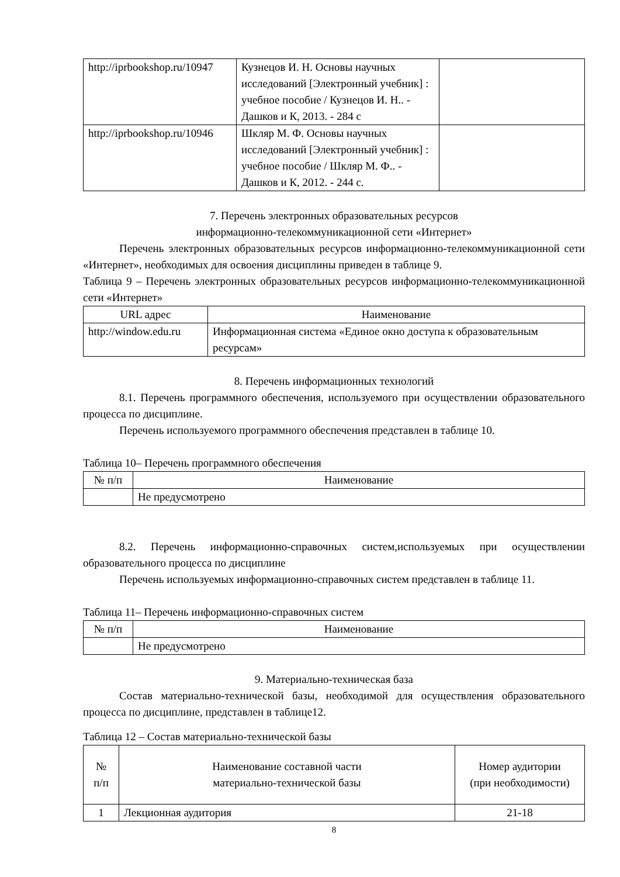| http://iprbookshop.ru/10947 | Кузнецов И. Н. Основы научных исследований [Электронный учебник] : учебное пособие / Кузнецов И. Н.. - Дашков и К, 2013. - 284 с | |
| http://iprbookshop.ru/10946 | Шкляр М. Ф. Основы научных исследований [Электронный учебник] : учебное пособие / Шкляр М. Ф.. - Дашков и К, 2012. - 244 с. | |
7. Перечень электронных образовательных ресурсов
информационно-телекоммуникационной сети «Интернет»
Перечень электронных образовательных ресурсов информационно-телекоммуникационной сети «Интернет», необходимых для освоения дисциплины приведен в таблице 9.
Таблица 9 – Перечень электронных образовательных ресурсов информационно-телекоммуникационной сети «Интернет»
| URL адрес | Наименование |
| --- | --- |
| http://window.edu.ru | Информационная система «Единое окно доступа к образовательным ресурсам» |
8. Перечень информационных технологий
8.1. Перечень программного обеспечения, используемого при осуществлении образовательного процесса по дисциплине.
Перечень используемого программного обеспечения представлен в таблице 10.
Таблица 10– Перечень программного обеспечения
| № п/п | Наименование |
| --- | --- |
| | Не предусмотрено |
8.2. Перечень информационно-справочных систем,используемых при осуществлении образовательного процесса по дисциплине
Перечень используемых информационно-справочных систем представлен в таблице 11.
Таблица 11– Перечень информационно-справочных систем
| № п/п | Наименование |
| --- | --- |
| | Не предусмотрено |
9. Материально-техническая база
Состав материально-технической базы, необходимой для осуществления образовательного процесса по дисциплине, представлен в таблице12.
Таблица 12 – Состав материально-технической базы
| № п/п | Наименование составной части материально-технической базы | Номер аудитории (при необходимости) |
| --- | --- | --- |
| 1 | Лекционная аудитория | 21-18 |
8